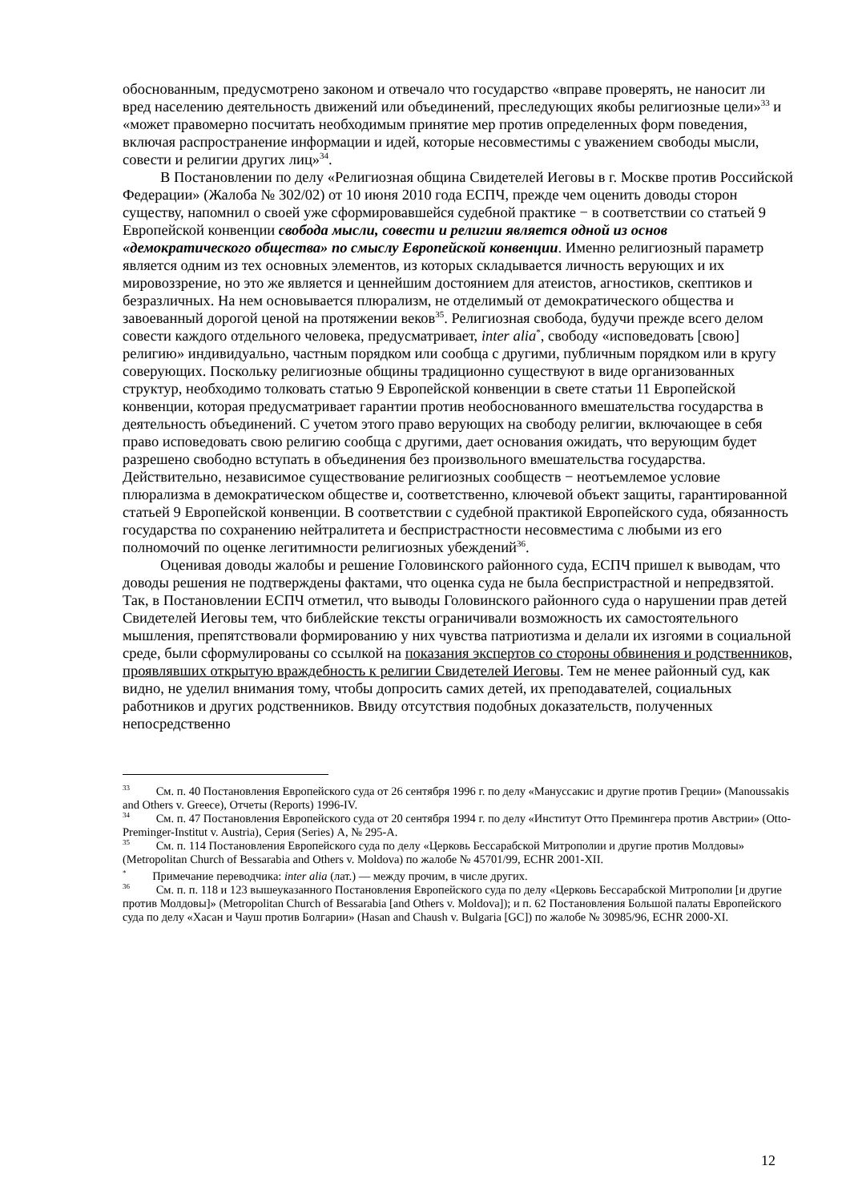обоснованным, предусмотрено законом и отвечало что государство «вправе проверять, не наносит ли вред населению деятельность движений или объединений, преследующих якобы религиозные цели»<sup>33</sup> и «может правомерно посчитать необходимым принятие мер против определенных форм поведения, включая распространение информации и идей, которые несовместимы с уважением свободы мысли, совести и религии других лиц»<sup>34</sup>.
В Постановлении по делу «Религиозная община Свидетелей Иеговы в г. Москве против Российской Федерации» (Жалоба № 302/02) от 10 июня 2010 года ЕСПЧ, прежде чем оценить доводы сторон существу, напомнил о своей уже сформировавшейся судебной практике − в соответствии со статьей 9 Европейской конвенции свобода мысли, совести и религии является одной из основ «демократического общества» по смыслу Европейской конвенции. Именно религиозный параметр является одним из тех основных элементов, из которых складывается личность верующих и их мировоззрение, но это же является и ценнейшим достоянием для атеистов, агностиков, скептиков и безразличных. На нем основывается плюрализм, не отделимый от демократического общества и завоеванный дорогой ценой на протяжении веков<sup>35</sup>. Религиозная свобода, будучи прежде всего делом совести каждого отдельного человека, предусматривает, inter alia<sup>*</sup>, свободу «исповедовать [свою] религию» индивидуально, частным порядком или сообща с другими, публичным порядком или в кругу соверующих. Поскольку религиозные общины традиционно существуют в виде организованных структур, необходимо толковать статью 9 Европейской конвенции в свете статьи 11 Европейской конвенции, которая предусматривает гарантии против необоснованного вмешательства государства в деятельность объединений. С учетом этого право верующих на свободу религии, включающее в себя право исповедовать свою религию сообща с другими, дает основания ожидать, что верующим будет разрешено свободно вступать в объединения без произвольного вмешательства государства. Действительно, независимое существование религиозных сообществ − неотъемлемое условие плюрализма в демократическом обществе и, соответственно, ключевой объект защиты, гарантированной статьей 9 Европейской конвенции. В соответствии с судебной практикой Европейского суда, обязанность государства по сохранению нейтралитета и беспристрастности несовместима с любыми из его полномочий по оценке легитимности религиозных убеждений<sup>36</sup>.
Оценивая доводы жалобы и решение Головинского районного суда, ЕСПЧ пришел к выводам, что доводы решения не подтверждены фактами, что оценка суда не была беспристрастной и непредвзятой. Так, в Постановлении ЕСПЧ отметил, что выводы Головинского районного суда о нарушении прав детей Свидетелей Иеговы тем, что библейские тексты ограничивали возможность их самостоятельного мышления, препятствовали формированию у них чувства патриотизма и делали их изгоями в социальной среде, были сформулированы со ссылкой на показания экспертов со стороны обвинения и родственников, проявлявших открытую враждебность к религии Свидетелей Иеговы. Тем не менее районный суд, как видно, не уделил внимания тому, чтобы допросить самих детей, их преподавателей, социальных работников и других родственников. Ввиду отсутствия подобных доказательств, полученных непосредственно
<sup>33</sup> См. п. 40 Постановления Европейского суда от 26 сентября 1996 г. по делу «Мануссакис и другие против Греции» (Manoussakis and Others v. Greece), Отчеты (Reports) 1996-IV.
<sup>34</sup> См. п. 47 Постановления Европейского суда от 20 сентября 1994 г. по делу «Институт Отто Премингера против Австрии» (Otto-Preminger-Institut v. Austria), Серия (Series) A, № 295-A.
<sup>35</sup> См. п. 114 Постановления Европейского суда по делу «Церковь Бессарабской Митрополии и другие против Молдовы» (Metropolitan Church of Bessarabia and Others v. Moldova) по жалобе № 45701/99, ECHR 2001-XII.
<sup>*</sup> Примечание переводчика: inter alia (лат.) — между прочим, в числе других.
<sup>36</sup> См. п. п. 118 и 123 вышеуказанного Постановления Европейского суда по делу «Церковь Бессарабской Митрополии [и другие против Молдовы]» (Metropolitan Church of Bessarabia [and Others v. Moldova]); и п. 62 Постановления Большой палаты Европейского суда по делу «Хасан и Чауш против Болгарии» (Hasan and Chaush v. Bulgaria [GC]) по жалобе № 30985/96, ECHR 2000-XI.
12